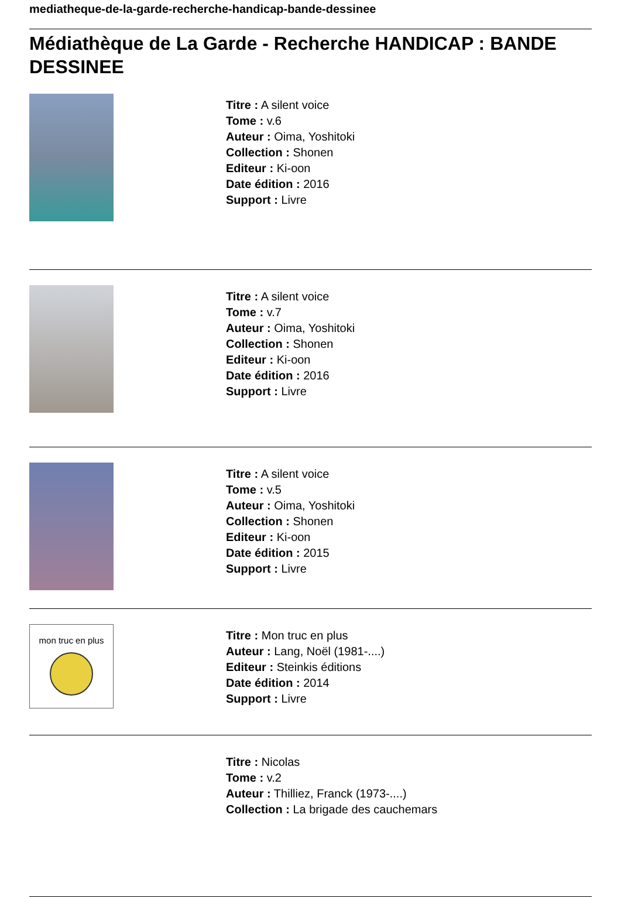mediatheque-de-la-garde-recherche-handicap-bande-dessinee
Médiathèque de La Garde - Recherche HANDICAP : BANDE DESSINEE
Titre : A silent voice
Tome : v.6
Auteur : Oima, Yoshitoki
Collection : Shonen
Editeur : Ki-oon
Date édition : 2016
Support : Livre
Titre : A silent voice
Tome : v.7
Auteur : Oima, Yoshitoki
Collection : Shonen
Editeur : Ki-oon
Date édition : 2016
Support : Livre
Titre : A silent voice
Tome : v.5
Auteur : Oima, Yoshitoki
Collection : Shonen
Editeur : Ki-oon
Date édition : 2015
Support : Livre
mon truc en plus
Titre : Mon truc en plus
Auteur : Lang, Noël (1981-....)
Editeur : Steinkis éditions
Date édition : 2014
Support : Livre
Titre : Nicolas
Tome : v.2
Auteur : Thilliez, Franck (1973-....)
Collection : La brigade des cauchemars